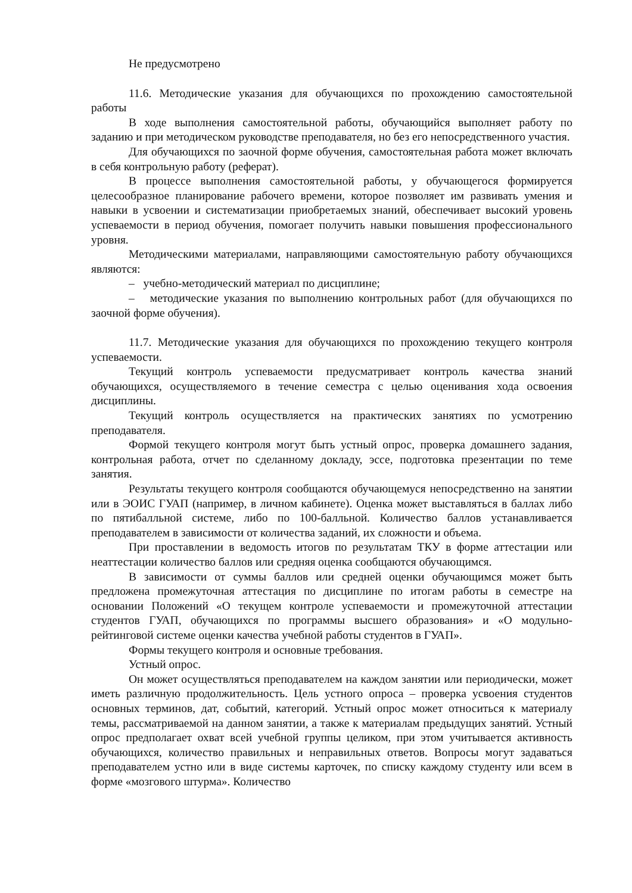Не предусмотрено
11.6. Методические указания для обучающихся по прохождению самостоятельной работы
В ходе выполнения самостоятельной работы, обучающийся выполняет работу по заданию и при методическом руководстве преподавателя, но без его непосредственного участия.
Для обучающихся по заочной форме обучения, самостоятельная работа может включать в себя контрольную работу (реферат).
В процессе выполнения самостоятельной работы, у обучающегося формируется целесообразное планирование рабочего времени, которое позволяет им развивать умения и навыки в усвоении и систематизации приобретаемых знаний, обеспечивает высокий уровень успеваемости в период обучения, помогает получить навыки повышения профессионального уровня.
Методическими материалами, направляющими самостоятельную работу обучающихся являются:
– учебно-методический материал по дисциплине;
– методические указания по выполнению контрольных работ (для обучающихся по заочной форме обучения).
11.7. Методические указания для обучающихся по прохождению текущего контроля успеваемости.
Текущий контроль успеваемости предусматривает контроль качества знаний обучающихся, осуществляемого в течение семестра с целью оценивания хода освоения дисциплины.
Текущий контроль осуществляется на практических занятиях по усмотрению преподавателя.
Формой текущего контроля могут быть устный опрос, проверка домашнего задания, контрольная работа, отчет по сделанному докладу, эссе, подготовка презентации по теме занятия.
Результаты текущего контроля сообщаются обучающемуся непосредственно на занятии или в ЭОИС ГУАП (например, в личном кабинете). Оценка может выставляться в баллах либо по пятибалльной системе, либо по 100-балльной. Количество баллов устанавливается преподавателем в зависимости от количества заданий, их сложности и объема.
При проставлении в ведомость итогов по результатам ТКУ в форме аттестации или неаттестации количество баллов или средняя оценка сообщаются обучающимся.
В зависимости от суммы баллов или средней оценки обучающимся может быть предложена промежуточная аттестация по дисциплине по итогам работы в семестре на основании Положений «О текущем контроле успеваемости и промежуточной аттестации студентов ГУАП, обучающихся по программы высшего образования» и «О модульно-рейтинговой системе оценки качества учебной работы студентов в ГУАП».
Формы текущего контроля и основные требования.
Устный опрос.
Он может осуществляться преподавателем на каждом занятии или периодически, может иметь различную продолжительность. Цель устного опроса – проверка усвоения студентов основных терминов, дат, событий, категорий. Устный опрос может относиться к материалу темы, рассматриваемой на данном занятии, а также к материалам предыдущих занятий. Устный опрос предполагает охват всей учебной группы целиком, при этом учитывается активность обучающихся, количество правильных и неправильных ответов. Вопросы могут задаваться преподавателем устно или в виде системы карточек, по списку каждому студенту или всем в форме «мозгового штурма». Количество